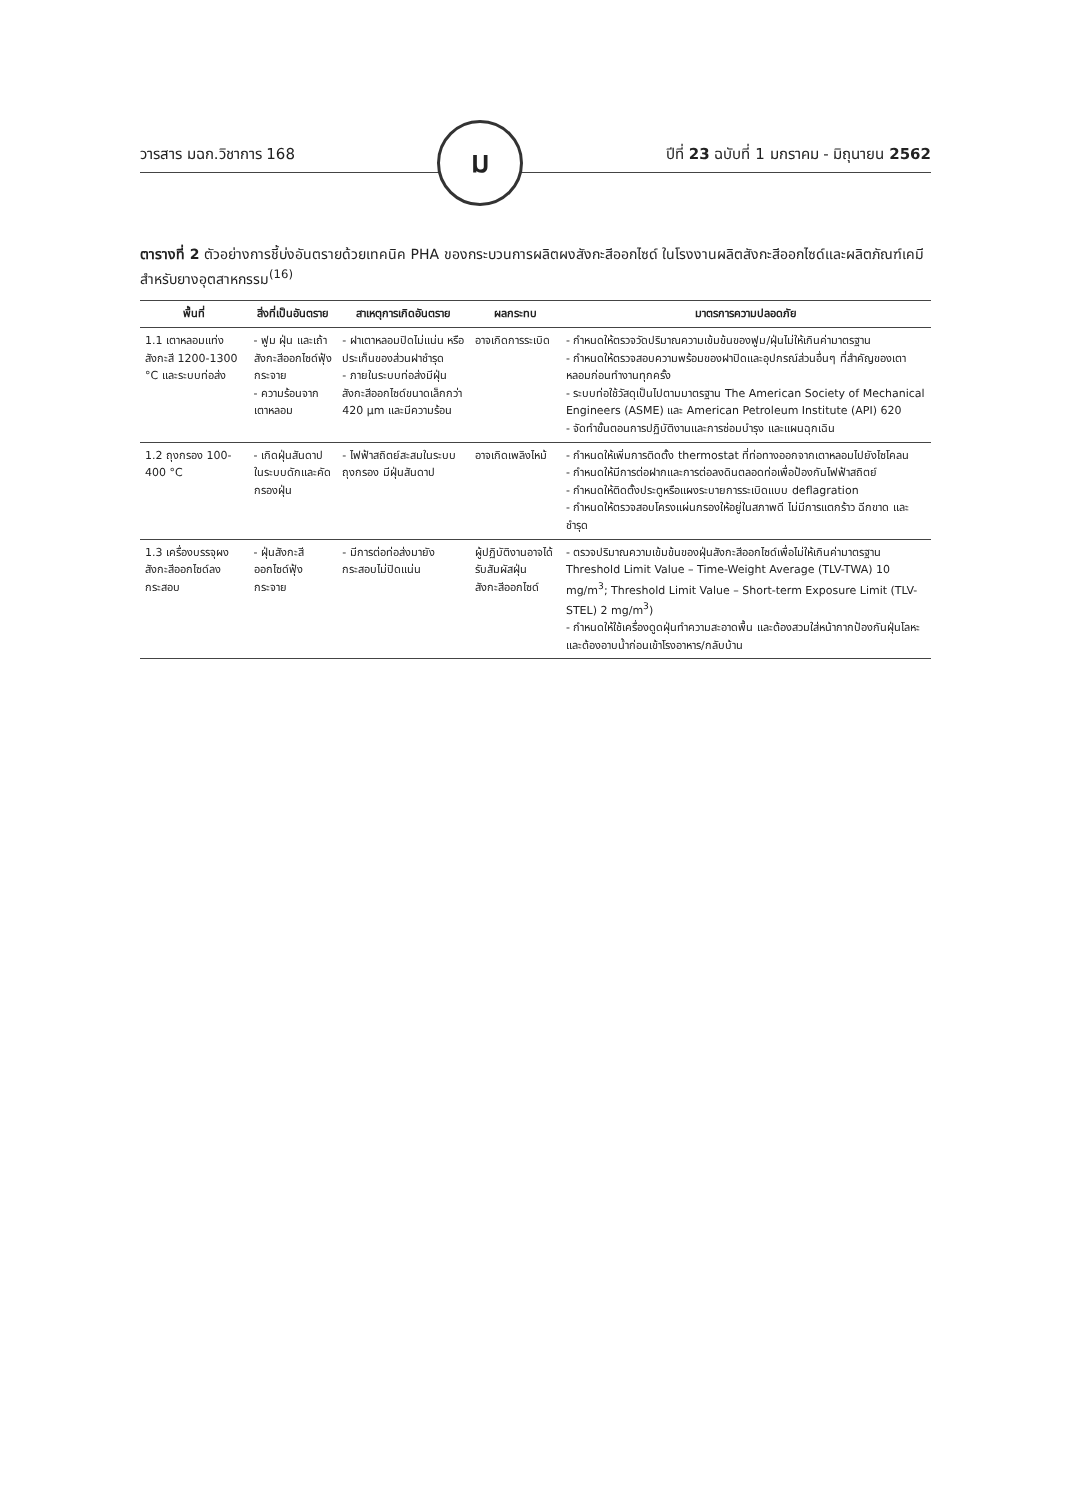วารสาร มฉก.วิชาการ 168 ม ปีที่ 23 ฉบับที่ 1 มกราคม - มิถุนายน 2562
ตารางที่ 2 ตัวอย่างการชี้บ่งอันตรายด้วยเทคนิค PHA ของกระบวนการผลิตผงสังกะสีออกไซด์ ในโรงงานผลิตสังกะสีออกไซด์และผลิตภัณฑ์เคมีสำหรับยางอุตสาหกรรม<sup>(16)</sup>
| พื้นที่ | สิ่งที่เป็นอันตราย | สาเหตุการเกิดอันตราย | ผลกระทบ | มาตรการความปลอดภัย |
| --- | --- | --- | --- | --- |
| 1.1 เตาหลอมแท่งสังกะสี 1200-1300 °C และระบบท่อส่ง | - ฟูม ฝุ่น และเถ้าสังกะสีออกไซด์ฟุ้งกระจาย - ความร้อนจากเตาหลอม | - ฝาเตาหลอมปิดไม่แน่น หรือประเก็นของส่วนฝาชำรุด - ภายในระบบท่อส่งมีฝุ่นสังกะสีออกไซด์ขนาดเล็กกว่า 420 µm และมีความร้อน | อาจเกิดการระเบิด | - กำหนดให้ตรวจวัดปริมาณความเข้มข้นของฟูม/ฝุ่นไม่ให้เกินค่ามาตรฐาน - กำหนดให้ตรวจสอบความพร้อมของฝาปิดและอุปกรณ์ส่วนอื่นๆ ที่สำคัญของเตาหลอมก่อนทำงานทุกครั้ง - ระบบท่อใช้วัสดุเป็นไปตามมาตรฐาน The American Society of Mechanical Engineers (ASME) และ American Petroleum Institute (API) 620 - จัดทำขั้นตอนการปฏิบัติงานและการซ่อมบำรุง และแผนฉุกเฉิน |
| 1.2 ถุงกรอง 100-400 °C | - เกิดฝุ่นสันดาปในระบบดักและคัดกรองฝุ่น | - ไฟฟ้าสถิตย์สะสมในระบบถุงกรอง มีฝุ่นสันดาป | อาจเกิดเพลิงไหม้ | - กำหนดให้เพิ่มการติดตั้ง thermostat ที่ท่อทางออกจากเตาหลอมไปยังไซโคลน - กำหนดให้มีการต่อฝากและการต่อลงดินตลอดท่อเพื่อป้องกันไฟฟ้าสถิตย์ - กำหนดให้ติดตั้งประตูหรือแผงระบายการระเบิดแบบ deflagration - กำหนดให้ตรวจสอบโครงแผ่นกรองให้อยู่ในสภาพดี ไม่มีการแตกร้าว ฉีกขาด และชำรุด |
| 1.3 เครื่องบรรจุผงสังกะสีออกไซด์ลงกระสอบ | - ฝุ่นสังกะสีออกไซด์ฟุ้งกระจาย | - มีการต่อท่อส่งมายังกระสอบไม่ปิดแน่น | ผู้ปฏิบัติงานอาจได้รับสัมผัสฝุ่นสังกะสีออกไซด์ | - ตรวจปริมาณความเข้มข้นของฝุ่นสังกะสีออกไซด์เพื่อไม่ให้เกินค่ามาตรฐาน Threshold Limit Value – Time-Weight Average (TLV-TWA) 10 mg/m<sup>3</sup>; Threshold Limit Value – Short-term Exposure Limit (TLV-STEL) 2 mg/m<sup>3</sup>) - กำหนดให้ใช้เครื่องดูดฝุ่นทำความสะอาดพื้น และต้องสวมใส่หน้ากากป้องกันฝุ่นโลหะ และต้องอาบน้ำก่อนเข้าโรงอาหาร/กลับบ้าน |